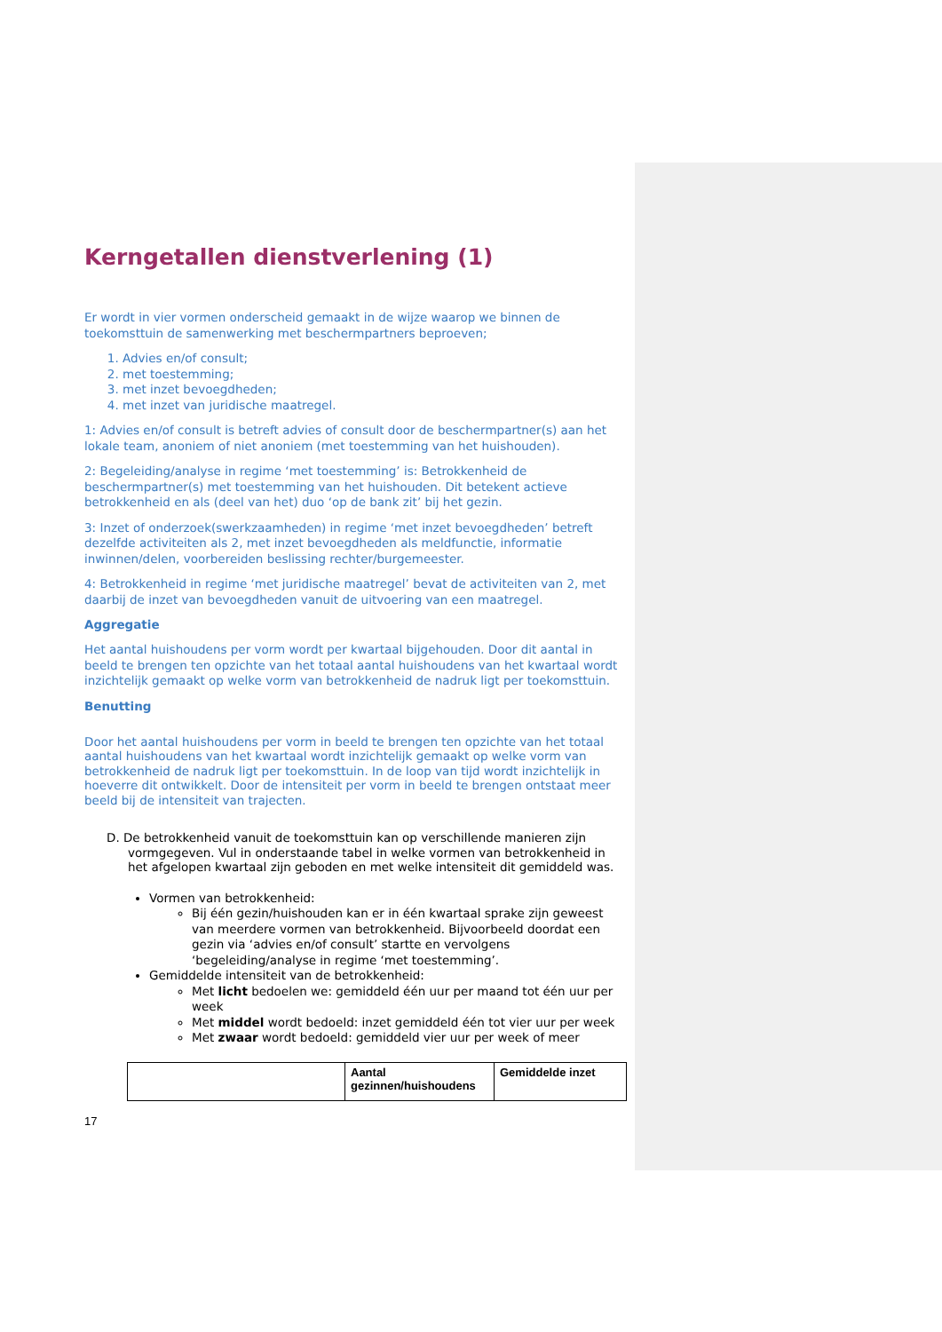Kerngetallen dienstverlening (1)
Er wordt in vier vormen onderscheid gemaakt in de wijze waarop we binnen de toekomsttuin de samenwerking met beschermpartners beproeven;
1. Advies en/of consult;
2. met toestemming;
3. met inzet bevoegdheden;
4. met inzet van juridische maatregel.
1: Advies en/of consult is betreft advies of consult door de beschermpartner(s) aan het lokale team, anoniem of niet anoniem (met toestemming van het huishouden).
2: Begeleiding/analyse in regime ‘met toestemming’ is: Betrokkenheid de beschermpartner(s) met toestemming van het huishouden. Dit betekent actieve betrokkenheid en als (deel van het) duo ‘op de bank zit’ bij het gezin.
3: Inzet of onderzoek(swerkzaamheden) in regime ‘met inzet bevoegdheden’ betreft dezelfde activiteiten als 2, met inzet bevoegdheden als meldfunctie, informatie inwinnen/delen, voorbereiden beslissing rechter/burgemeester.
4: Betrokkenheid in regime ‘met juridische maatregel’ bevat de activiteiten van 2, met daarbij de inzet van bevoegdheden vanuit de uitvoering van een maatregel.
Aggregatie
Het aantal huishoudens per vorm wordt per kwartaal bijgehouden. Door dit aantal in beeld te brengen ten opzichte van het totaal aantal huishoudens van het kwartaal wordt inzichtelijk gemaakt op welke vorm van betrokkenheid de nadruk ligt per toekomsttuin.
Benutting
Door het aantal huishoudens per vorm in beeld te brengen ten opzichte van het totaal aantal huishoudens van het kwartaal wordt inzichtelijk gemaakt op welke vorm van betrokkenheid de nadruk ligt per toekomsttuin. In de loop van tijd wordt inzichtelijk in hoeverre dit ontwikkelt. Door de intensiteit per vorm in beeld te brengen ontstaat meer beeld bij de intensiteit van trajecten.
D. De betrokkenheid vanuit de toekomsttuin kan op verschillende manieren zijn
vormgegeven. Vul in onderstaande tabel in welke vormen van betrokkenheid in
het afgelopen kwartaal zijn geboden en met welke intensiteit dit gemiddeld was.
Vormen van betrokkenheid:
Bij één gezin/huishouden kan er in één kwartaal sprake zijn geweest van meerdere vormen van betrokkenheid. Bijvoorbeeld doordat een gezin via ‘advies en/of consult’ startte en vervolgens ‘begeleiding/analyse in regime ‘met toestemming’.
Gemiddelde intensiteit van de betrokkenheid:
Met licht bedoelen we: gemiddeld één uur per maand tot één uur per week
Met middel wordt bedoeld: inzet gemiddeld één tot vier uur per week
Met zwaar wordt bedoeld: gemiddeld vier uur per week of meer
| | Aantal gezinnen/huishoudens | Gemiddelde inzet |
| --- | --- | --- |
17